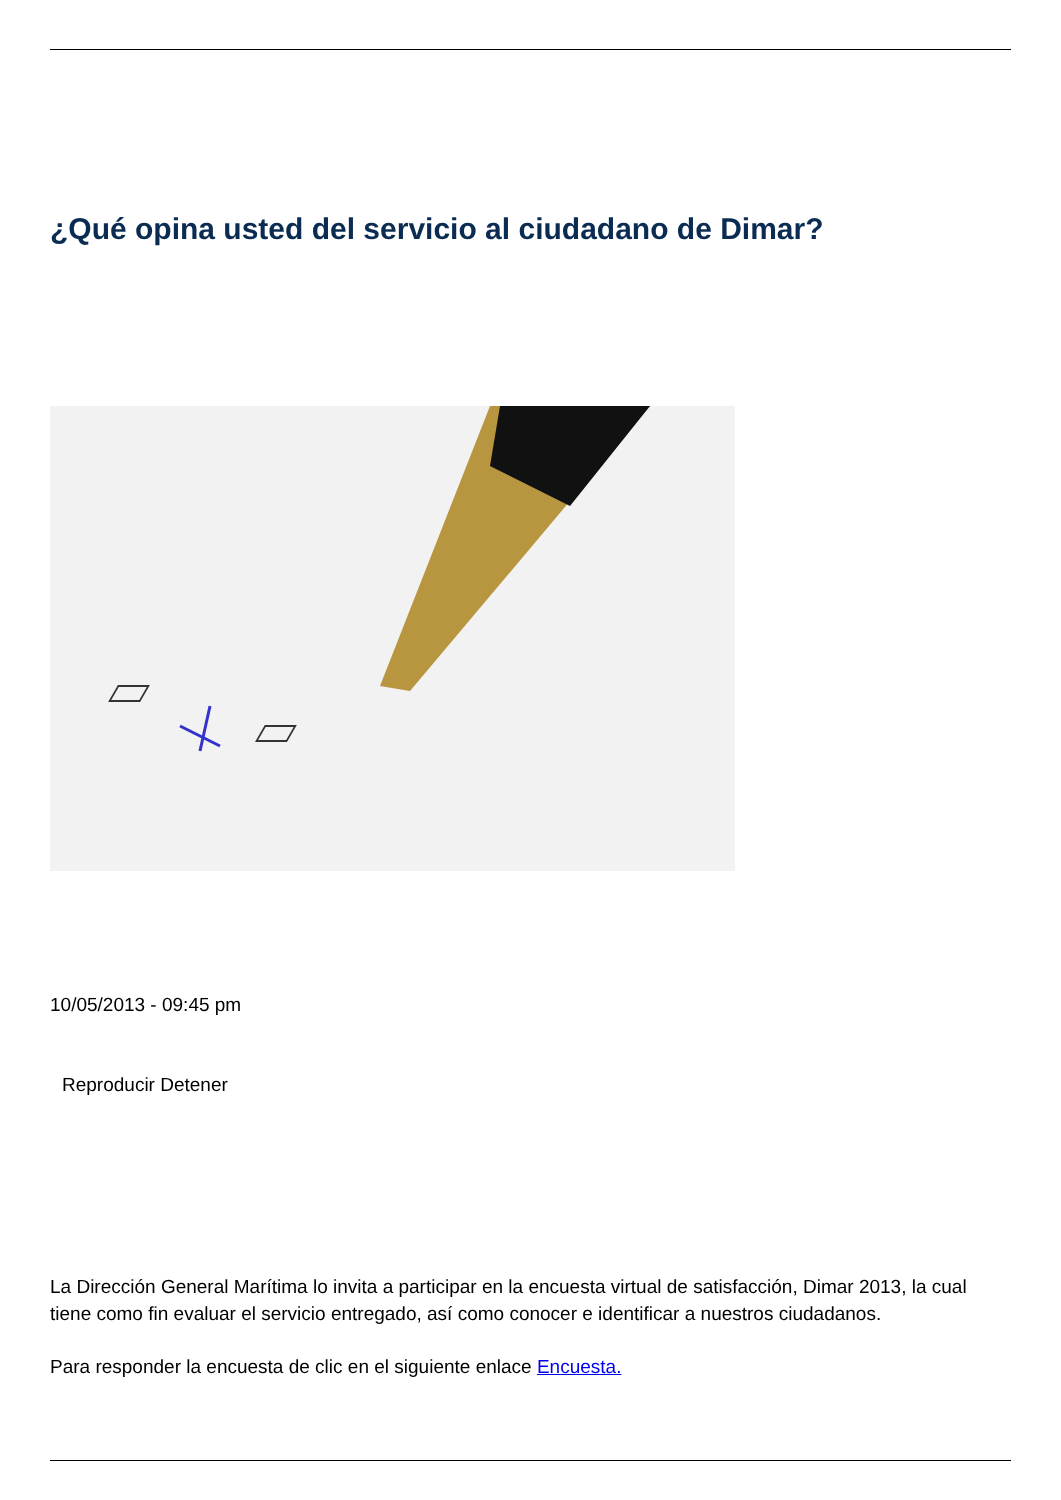¿Qué opina usted del servicio al ciudadano de Dimar?
10/05/2013 - 09:45 pm
Reproducir Detener
La Dirección General Marítima lo invita a participar en la encuesta virtual de satisfacción, Dimar 2013, la cual tiene como fin evaluar el servicio entregado, así como conocer e identificar a nuestros ciudadanos.
Para responder la encuesta de clic en el siguiente enlace Encuesta.